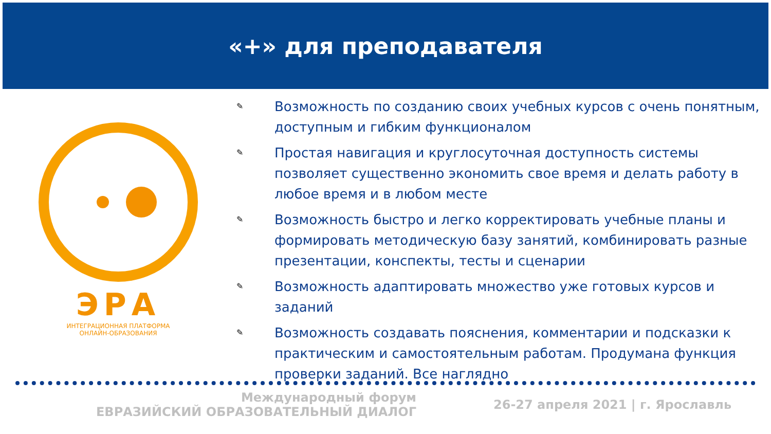«+» для преподавателя
ЭРА
ИНТЕГРАЦИОННАЯ ПЛАТФОРМА
ОНЛАЙН-ОБРАЗОВАНИЯ
✎
Возможность по созданию своих учебных курсов с очень понятным, доступным и гибким функционалом
✎
Простая навигация и круглосуточная доступность системы позволяет существенно экономить свое время и делать работу в любое время и в любом месте
✎
Возможность быстро и легко корректировать учебные планы и формировать методическую базу занятий, комбинировать разные презентации, конспекты, тесты и сценарии
✎
Возможность адаптировать множество уже готовых курсов и заданий
✎
Возможность создавать пояснения, комментарии и подсказки к практическим и самостоятельным работам. Продумана функция проверки заданий. Все наглядно
Международный форум
ЕВРАЗИЙСКИЙ ОБРАЗОВАТЕЛЬНЫЙ ДИАЛОГ
26-27 апреля 2021 | г. Ярославль